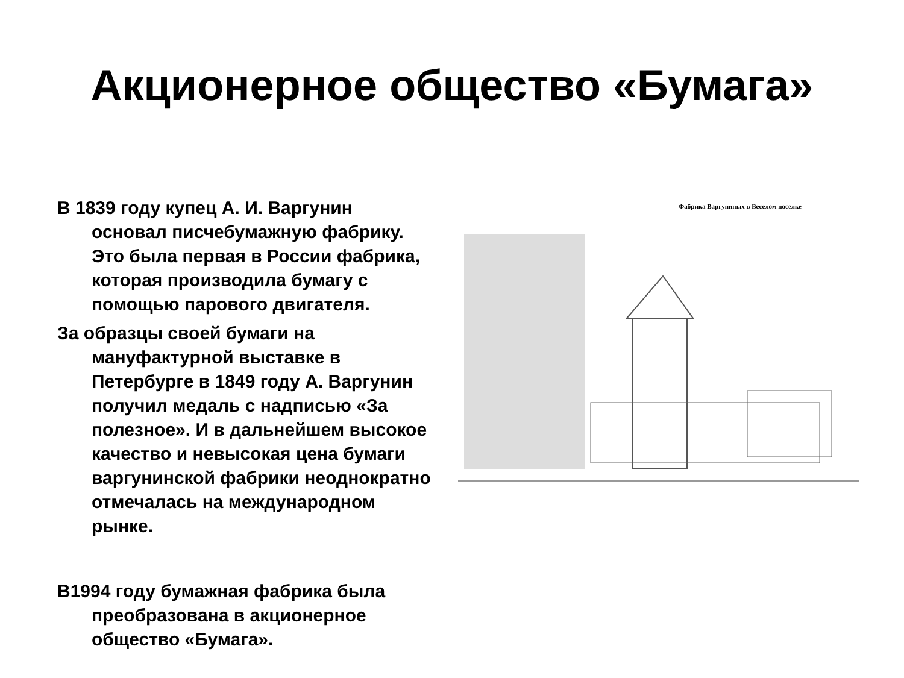Акционерное общество «Бумага»
В 1839 году купец А. И. Варгунин основал писчебумажную фабрику. Это была первая в России фабрика, которая производила бумагу с помощью парового двигателя.
За образцы своей бумаги на мануфактурной выставке в Петербурге в 1849 году А. Варгунин получил медаль с надписью «За полезное». И в дальнейшем высокое качество и невысокая цена бумаги варгунинской фабрики неоднократно отмечалась на международном рынке.
В1994 году бумажная фабрика была преобразована в акционерное общество «Бумага».
Фабрика Варгуниных в Веселом поселке